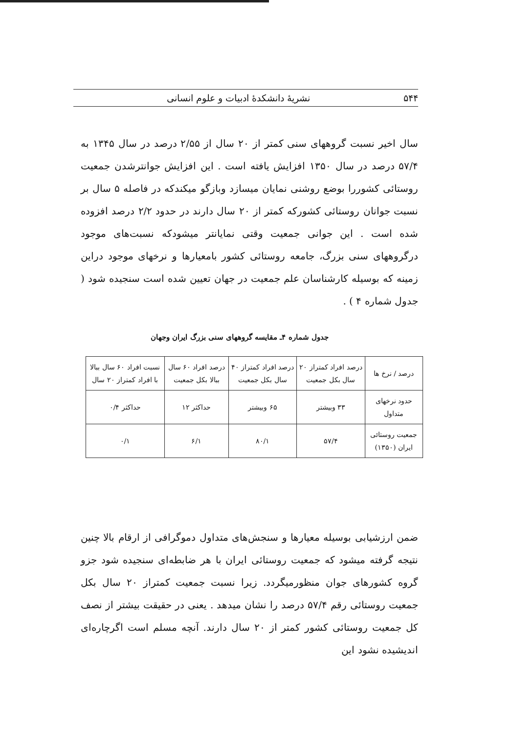۵۴۴ نشریهٔ دانشکدهٔ ادبیات و علوم انسانی
سال اخیر نسبت گروههای سنی کمتر از ۲۰ سال از ۲/۵۵ درصد در سال ۱۳۴۵ به ۵۷/۴ درصد در سال ۱۳۵۰ افزایش یافته است . این افزایش جوانترشدن جمعیت روستائی کشوررا بوضع روشنی نمایان میسازد وبازگو میکندکه در فاصله ۵ سال بر نسبت جوانان روستائی کشورکه کمتر از ۲۰ سال دارند در حدود ۲/۲ درصد افزوده شده است . این جوانی جمعیت وقتی نمایانتر میشودکه نسبت‌های موجود درگروههای سنی بزرگ، جامعه روستائی کشور بامعیارها و نرخهای موجود دراین زمینه که بوسیله کارشناسان علم جمعیت در جهان تعیین شده است سنجیده شود ( جدول شماره ۴ ) .
جدول شماره ۴ـ مقایسه گروههای سنی بزرگ ایران وجهان
| درصد / نرخ ها | درصد افراد کمتراز ۲۰ سال بکل جمعیت | درصد افراد کمتراز ۴۰ سال بکل جمعیت | درصد افراد ۶۰ سال ببالا بکل جمعیت | نسبت افراد ۶۰ سال ببالا با افراد کمتراز ۲۰ سال |
| --- | --- | --- | --- | --- |
| حدود نرخهای متداول | ۳۳ وبیشتر | ۶۵ وبیشتر | حداکثر ۱۲ | حداکثر ۰/۴ |
| جمعیت روستائی ایران (۱۳۵۰) | ۵۷/۴ | ۸۰/۱ | ۶/۱ | ۰/۱ |
ضمن ارزشیابی بوسیله معیارها و سنجش‌های متداول دموگرافی از ارقام بالا چنین نتیجه گرفته میشود که جمعیت روستائی ایران با هر ضابطه‌ای سنجیده شود جزو گروه کشورهای جوان منظورمیگردد. زیرا نسبت جمعیت کمتراز ۲۰ سال بکل جمعیت روستائی رقم ۵۷/۴ درصد را نشان میدهد . یعنی در حقیقت بیشتر از نصف کل جمعیت روستائی کشور کمتر از ۲۰ سال دارند. آنچه مسلم است اگرچاره‌ای اندیشیده نشود این